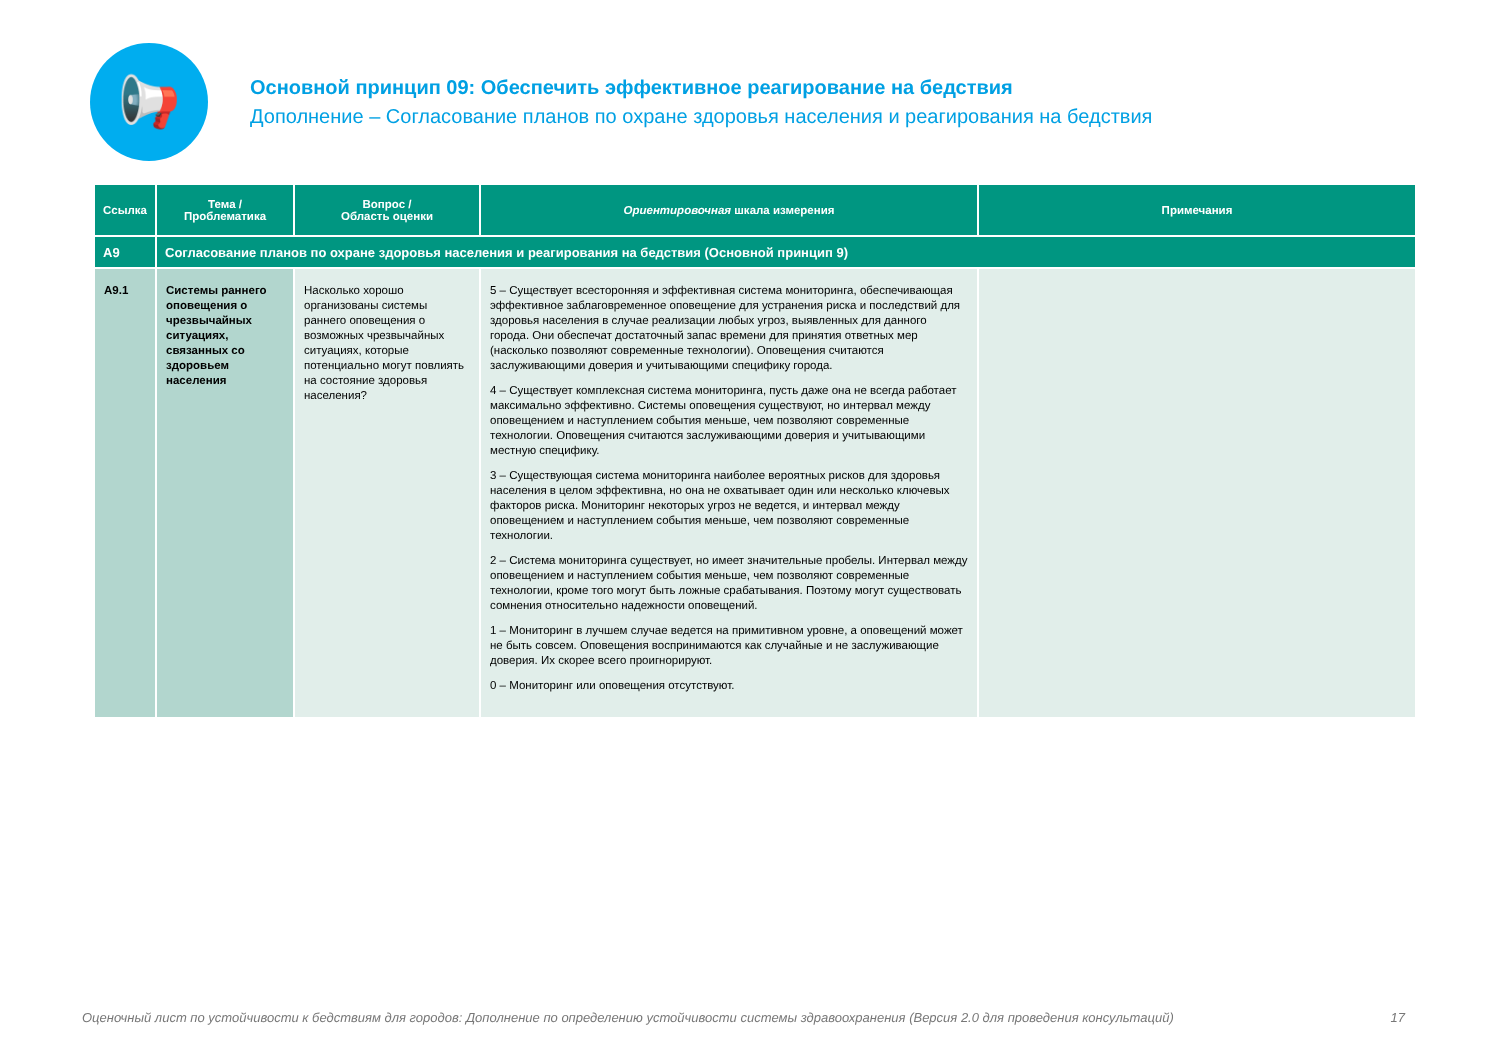📢
Основной принцип 09: Обеспечить эффективное реагирование на бедствия
Дополнение – Согласование планов по охране здоровья населения и реагирования на бедствия
| Ссылка | Тема / Проблематика | Вопрос / Область оценки | Ориентировочная шкала измерения | Примечания |
| --- | --- | --- | --- | --- |
| A9 | Согласование планов по охране здоровья населения и реагирования на бедствия (Основной принцип 9) | | | |
| A9.1 | Системы раннего оповещения о чрезвычайных ситуациях, связанных со здоровьем населения | Насколько хорошо организованы системы раннего оповещения о возможных чрезвычайных ситуациях, которые потенциально могут повлиять на состояние здоровья населения? | 5 – Существует всесторонняя и эффективная система мониторинга, обеспечивающая эффективное заблаговременное оповещение для устранения риска и последствий для здоровья населения в случае реализации любых угроз, выявленных для данного города. Они обеспечат достаточный запас времени для принятия ответных мер (насколько позволяют современные технологии). Оповещения считаются заслуживающими доверия и учитывающими специфику города. 4 – Существует комплексная система мониторинга, пусть даже она не всегда работает максимально эффективно. Системы оповещения существуют, но интервал между оповещением и наступлением события меньше, чем позволяют современные технологии. Оповещения считаются заслуживающими доверия и учитывающими местную специфику. 3 – Существующая система мониторинга наиболее вероятных рисков для здоровья населения в целом эффективна, но она не охватывает один или несколько ключевых факторов риска. Мониторинг некоторых угроз не ведется, и интервал между оповещением и наступлением события меньше, чем позволяют современные технологии. 2 – Система мониторинга существует, но имеет значительные пробелы. Интервал между оповещением и наступлением события меньше, чем позволяют современные технологии, кроме того могут быть ложные срабатывания. Поэтому могут существовать сомнения относительно надежности оповещений. 1 – Мониторинг в лучшем случае ведется на примитивном уровне, а оповещений может не быть совсем. Оповещения воспринимаются как случайные и не заслуживающие доверия. Их скорее всего проигнорируют. 0 – Мониторинг или оповещения отсутствуют. | |
Оценочный лист по устойчивости к бедствиям для городов: Дополнение по определению устойчивости системы здравоохранения (Версия 2.0 для проведения консультаций) 17